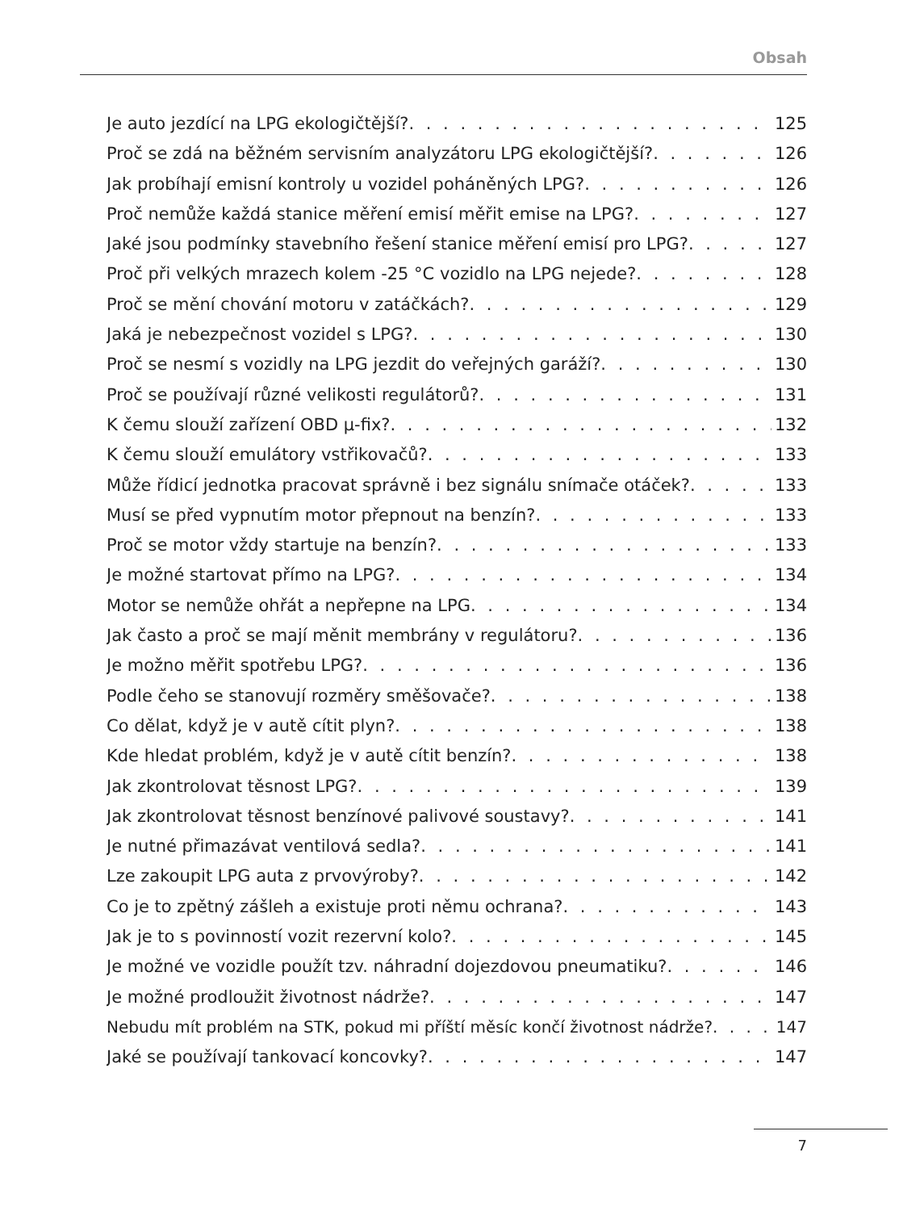Obsah
Je auto jezdící na LPG ekologičtější? 125
Proč se zdá na běžném servisním analyzátoru LPG ekologičtější? 126
Jak probíhají emisní kontroly u vozidel poháněných LPG? 126
Proč nemůže každá stanice měření emisí měřit emise na LPG? 127
Jaké jsou podmínky stavebního řešení stanice měření emisí pro LPG? 127
Proč při velkých mrazech kolem -25 °C vozidlo na LPG nejede? 128
Proč se mění chování motoru v zatáčkách? 129
Jaká je nebezpečnost vozidel s LPG? 130
Proč se nesmí s vozidly na LPG jezdit do veřejných garáží? 130
Proč se používají různé velikosti regulátorů? 131
K čemu slouží zařízení OBD µ-fix? 132
K čemu slouží emulátory vstřikovačů? 133
Může řídicí jednotka pracovat správně i bez signálu snímače otáček? 133
Musí se před vypnutím motor přepnout na benzín? 133
Proč se motor vždy startuje na benzín? 133
Je možné startovat přímo na LPG? 134
Motor se nemůže ohřát a nepřepne na LPG 134
Jak často a proč se mají měnit membrány v regulátoru? 136
Je možno měřit spotřebu LPG? 136
Podle čeho se stanovují rozměry směšovače? 138
Co dělat, když je v autě cítit plyn? 138
Kde hledat problém, když je v autě cítit benzín? 138
Jak zkontrolovat těsnost LPG? 139
Jak zkontrolovat těsnost benzínové palivové soustavy? 141
Je nutné přimazávat ventilová sedla? 141
Lze zakoupit LPG auta z prvovýroby? 142
Co je to zpětný zášleh a existuje proti němu ochrana? 143
Jak je to s povinností vozit rezervní kolo? 145
Je možné ve vozidle použít tzv. náhradní dojezdovou pneumatiku? 146
Je možné prodloužit životnost nádrže? 147
Nebudu mít problém na STK, pokud mi příští měsíc končí životnost nádrže? 147
Jaké se používají tankovací koncovky? 147
7